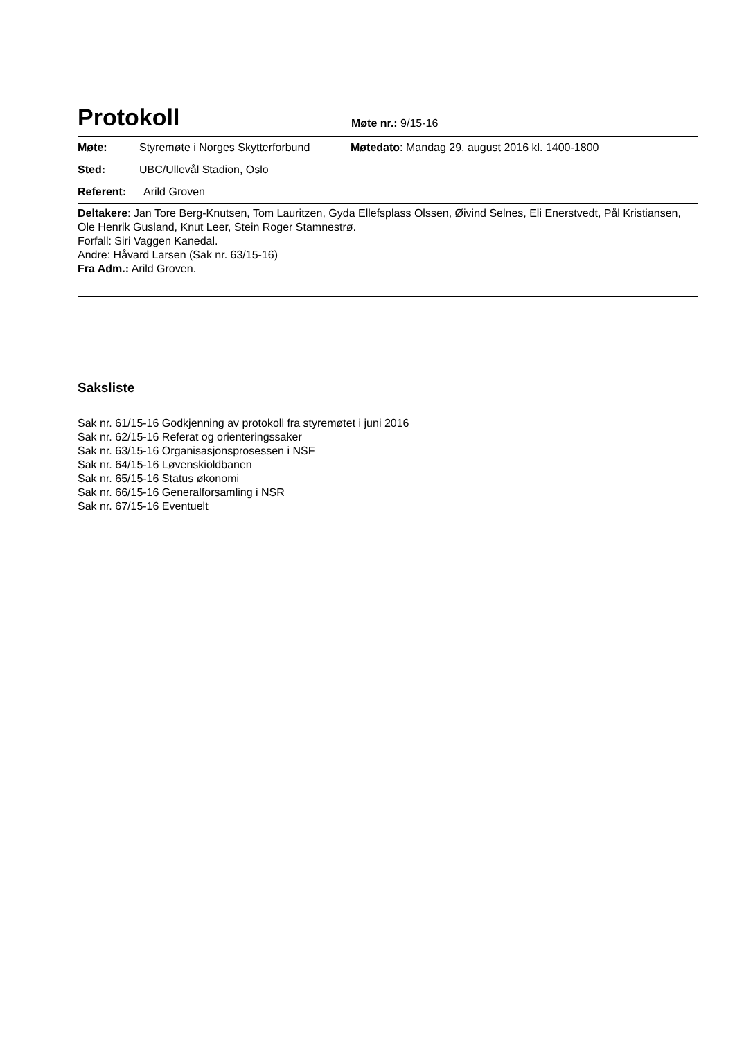Protokoll
Møte nr.: 9/15-16
Møte: Styremøte i Norges Skytterforbund Møtedato: Mandag 29. august 2016 kl. 1400-1800
Sted: UBC/Ullevål Stadion, Oslo
Referent: Arild Groven
Deltakere: Jan Tore Berg-Knutsen, Tom Lauritzen, Gyda Ellefsplass Olssen, Øivind Selnes, Eli Enerstvedt, Pål Kristiansen, Ole Henrik Gusland, Knut Leer, Stein Roger Stamnestrø.
Forfall: Siri Vaggen Kanedal.
Andre: Håvard Larsen (Sak nr. 63/15-16)
Fra Adm.: Arild Groven.
Saksliste
Sak nr. 61/15-16 Godkjenning av protokoll fra styremøtet i juni 2016
Sak nr. 62/15-16 Referat og orienteringssaker
Sak nr. 63/15-16 Organisasjonsprosessen i NSF
Sak nr. 64/15-16 Løvenskioldbanen
Sak nr. 65/15-16 Status økonomi
Sak nr. 66/15-16 Generalforsamling i NSR
Sak nr. 67/15-16 Eventuelt